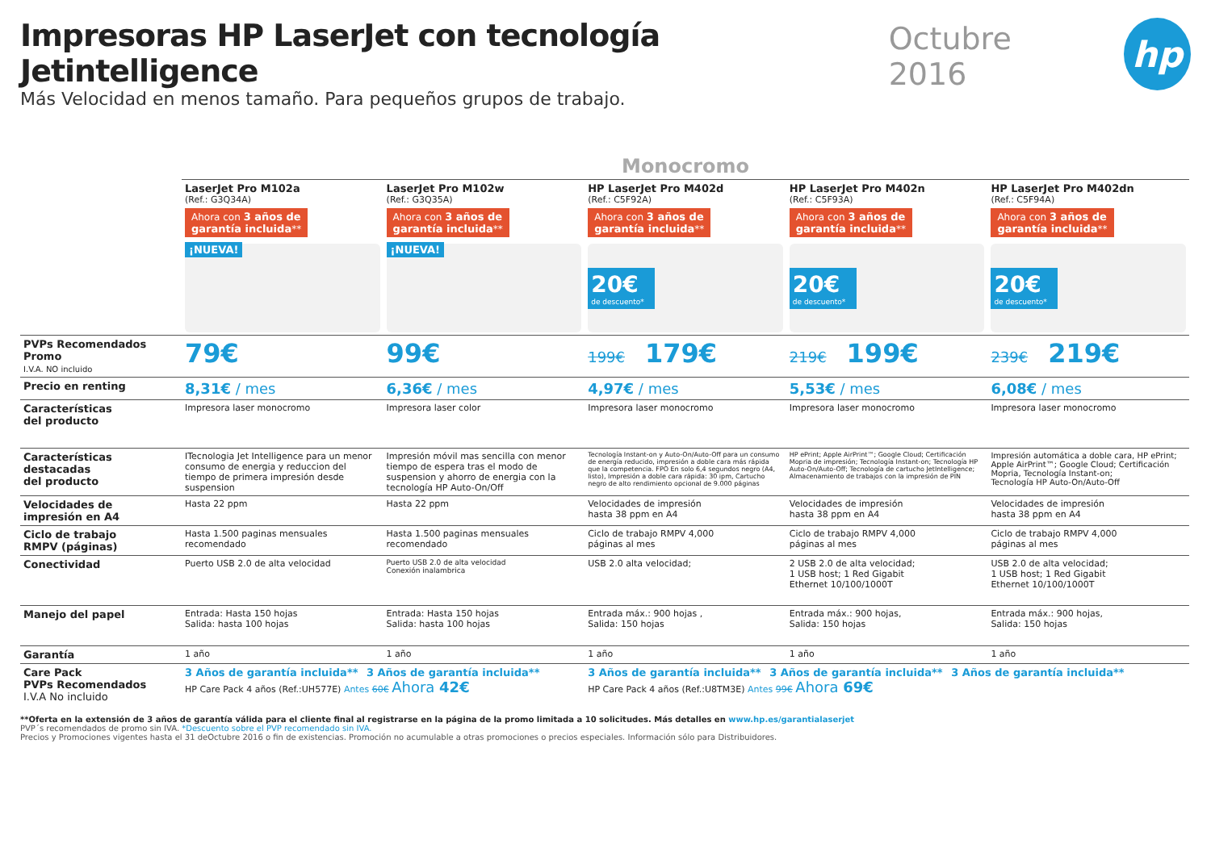Impresoras HP LaserJet con tecnología Jetintelligence
Más Velocidad en menos tamaño. Para pequeños grupos de trabajo.
Octubre 2016
hp
Monocromo
| | LaserJet Pro M102a (Ref.: G3Q34A) Ahora con 3 años de garantía incluida ** ¡NUEVA! | LaserJet Pro M102w (Ref.: G3Q35A) Ahora con 3 años de garantía incluida ** ¡NUEVA! | HP LaserJet Pro M402d (Ref.: C5F92A) Ahora con 3 años de garantía incluida ** 20€ de descuento* | HP LaserJet Pro M402n (Ref.: C5F93A) Ahora con 3 años de garantía incluida ** 20€ de descuento* | HP LaserJet Pro M402dn (Ref.: C5F94A) Ahora con 3 años de garantía incluida ** 20€ de descuento* |
| PVPs Recomendados Promo I.V.A. NO incluido | 79€ | 99€ | 199€ 179€ | 219€ 199€ | 239€ 219€ |
| Precio en renting | 8,31€ / mes | 6,36€ / mes | 4,97€ / mes | 5,53€ / mes | 6,08€ / mes |
| Características del producto | Impresora laser monocromo | Impresora laser color | Impresora laser monocromo | Impresora laser monocromo | Impresora laser monocromo |
| Características destacadas del producto | ITecnologia Jet Intelligence para un menor consumo de energia y reduccion del tiempo de primera impresión desde suspension | Impresión móvil mas sencilla con menor tiempo de espera tras el modo de suspension y ahorro de energia con la tecnología HP Auto-On/Off | Tecnología Instant-on y Auto-On/Auto-Off para un consumo de energía reducido, impresión a doble cara más rápida que la competencia. FPO En solo 6,4 segundos negro (A4, listo), Impresión a doble cara rápida: 30 ipm, Cartucho negro de alto rendimiento opcional de 9.000 páginas | HP ePrint; Apple AirPrint™; Google Cloud; Certificación Mopria de impresión; Tecnología Instant-on; Tecnología HP Auto-On/Auto-Off; Tecnología de cartucho JetIntelligence; Almacenamiento de trabajos con la impresión de PIN | Impresión automática a doble cara, HP ePrint; Apple AirPrint™; Google Cloud; Certificación Mopria, Tecnología Instant-on; Tecnología HP Auto-On/Auto-Off |
| Velocidades de impresión en A4 | Hasta 22 ppm | Hasta 22 ppm | Velocidades de impresión hasta 38 ppm en A4 | Velocidades de impresión hasta 38 ppm en A4 | Velocidades de impresión hasta 38 ppm en A4 |
| Ciclo de trabajo RMPV (páginas) | Hasta 1.500 paginas mensuales recomendado | Hasta 1.500 paginas mensuales recomendado | Ciclo de trabajo RMPV 4,000 páginas al mes | Ciclo de trabajo RMPV 4,000 páginas al mes | Ciclo de trabajo RMPV 4,000 páginas al mes |
| Conectividad | Puerto USB 2.0 de alta velocidad | Puerto USB 2.0 de alta velocidad Conexión inalambrica | USB 2.0 alta velocidad; | 2 USB 2.0 de alta velocidad; 1 USB host; 1 Red Gigabit Ethernet 10/100/1000T | USB 2.0 de alta velocidad; 1 USB host; 1 Red Gigabit Ethernet 10/100/1000T |
| Manejo del papel | Entrada: Hasta 150 hojas Salida: hasta 100 hojas | Entrada: Hasta 150 hojas Salida: hasta 100 hojas | Entrada máx.: 900 hojas , Salida: 150 hojas | Entrada máx.: 900 hojas, Salida: 150 hojas | Entrada máx.: 900 hojas, Salida: 150 hojas |
| Garantía | 1 año | 1 año | 1 año | 1 año | 1 año |
| Care Pack PVPs Recomendados I.V.A No incluido | 3 Años de garantía incluida** 3 Años de garantía incluida** HP Care Pack 4 años (Ref.:UH577E) Antes 60€ Ahora 42€ | | 3 Años de garantía incluida** 3 Años de garantía incluida** 3 Años de garantía incluida** HP Care Pack 4 años (Ref.:U8TM3E) Antes 99€ Ahora 69€ | | |
**Oferta en la extensión de 3 años de garantía válida para el cliente final al registrarse en la página de la promo limitada a 10 solicitudes. Más detalles en www.hp.es/garantialaserjet
PVP´s recomendados de promo sin IVA. *Descuento sobre el PVP recomendado sin IVA.
Precios y Promociones vigentes hasta el 31 deOctubre 2016 o fin de existencias. Promoción no acumulable a otras promociones o precios especiales. Información sólo para Distribuidores.